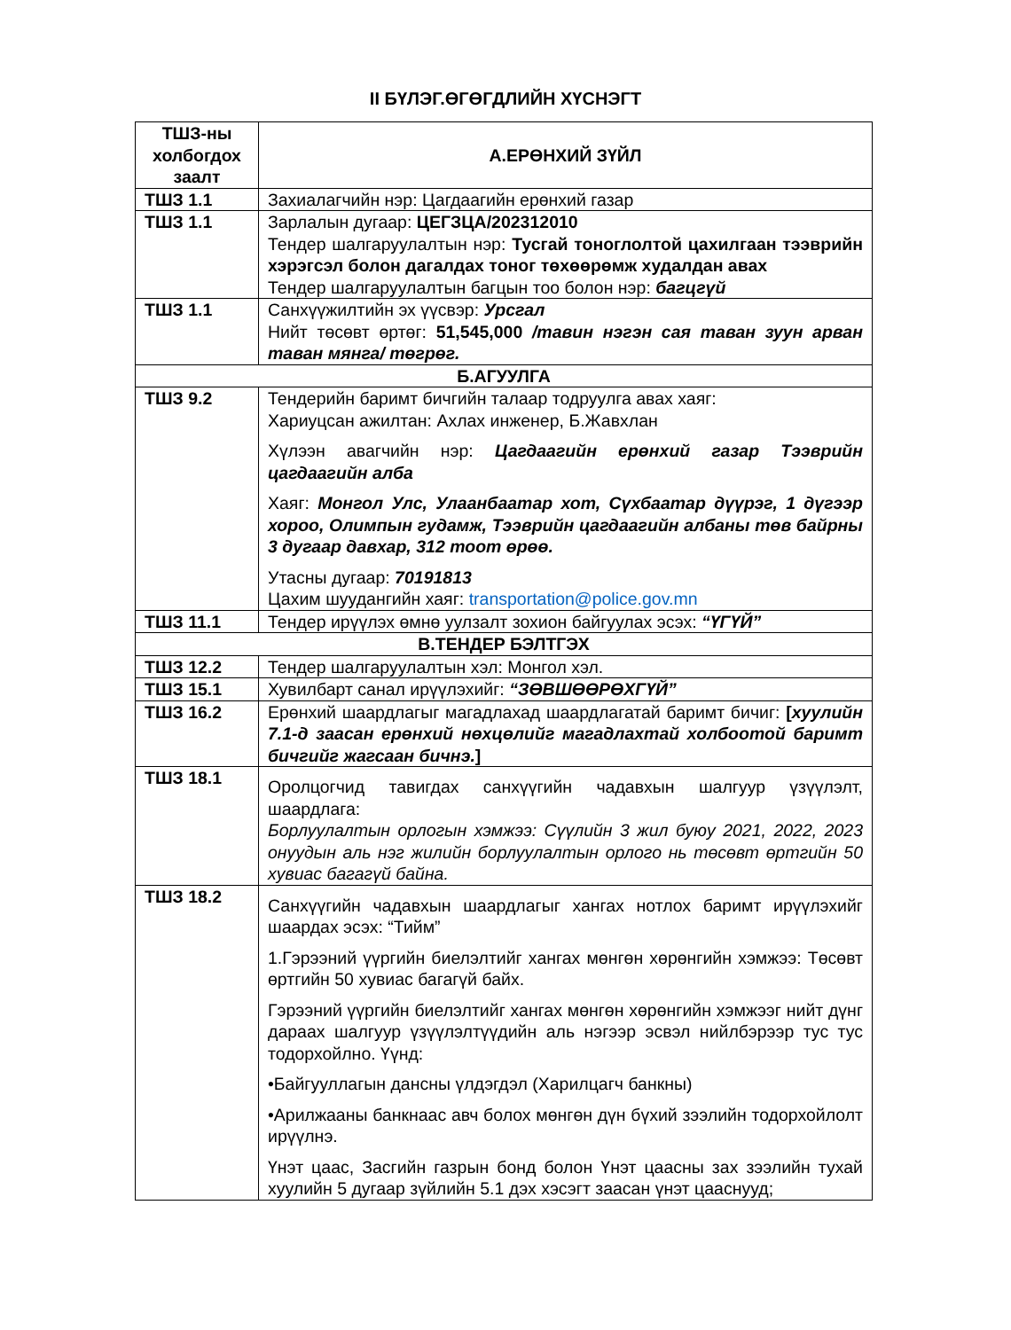II БҮЛЭГ.ӨГӨГДЛИЙН ХҮСНЭГТ
| ТШЗ-ны холбогдох заалт | А.ЕРӨНХИЙ ЗҮЙЛ |
| --- | --- |
| ТШЗ 1.1 | Захиалагчийн нэр: Цагдаагийн ерөнхий газар |
| ТШЗ 1.1 | Зарлалын дугаар: ЦЕГЗЦА/202312010 Тендер шалгаруулалтын нэр: Тусгай тоноглолтой цахилгаан тээврийн хэрэгсэл болон дагалдах тоног төхөөрөмж худалдан авах Тендер шалгаруулалтын багцын тоо болон нэр: багцгүй |
| ТШЗ 1.1 | Санхүүжилтийн эх үүсвэр: Урсгал Нийт төсөвт өртөг: 51,545,000 /тавин нэгэн сая таван зуун арван таван мянга/ төгрөг. |
| Б.АГУУЛГА | |
| ТШЗ 9.2 | Тендерийн баримт бичгийн талаар тодруулга авах хаяг: Хариуцсан ажилтан: Ахлах инженер, Б.Жавхлан Хүлээн авагчийн нэр: Цагдаагийн ерөнхий газар Тээврийн цагдаагийн алба Хаяг: Монгол Улс, Улаанбаатар хот, Сүхбаатар дүүрэг, 1 дүгээр хороо, Олимпын гудамж, Тээврийн цагдаагийн албаны төв байрны 3 дугаар давхар, 312 тоот өрөө. Утасны дугаар: 70191813 Цахим шуудангийн хаяг: transportation@police.gov.mn |
| ТШЗ 11.1 | Тендер ирүүлэх өмнө уулзалт зохион байгуулах эсэх: “ҮГҮЙ” |
| В.ТЕНДЕР БЭЛТГЭХ | |
| ТШЗ 12.2 | Тендер шалгаруулалтын хэл: Монгол хэл. |
| ТШЗ 15.1 | Хувилбарт санал ирүүлэхийг: “ЗӨВШӨӨРӨХГҮЙ” |
| ТШЗ 16.2 | Ерөнхий шаардлагыг магадлахад шаардлагатай баримт бичиг: [ хуулийн 7.1-д заасан ерөнхий нөхцөлийг магадлахтай холбоотой баримт бичгийг жагсаан бичнэ. ] |
| ТШЗ 18.1 | Оролцогчид тавигдах санхүүгийн чадавхын шалгуур үзүүлэлт, шаардлага: Борлуулалтын орлогын хэмжээ: Сүүлийн 3 жил буюу 2021, 2022, 2023 онуудын аль нэг жилийн борлуулалтын орлого нь төсөвт өртгийн 50 хувиас багагүй байна. |
| ТШЗ 18.2 | Санхүүгийн чадавхын шаардлагыг хангах нотлох баримт ирүүлэхийг шаардах эсэх: “Тийм” 1.Гэрээний үүргийн биелэлтийг хангах мөнгөн хөрөнгийн хэмжээ: Төсөвт өртгийн 50 хувиас багагүй байх. Гэрээний үүргийн биелэлтийг хангах мөнгөн хөрөнгийн хэмжээг нийт дүнг дараах шалгуур үзүүлэлтүүдийн аль нэгээр эсвэл нийлбэрээр тус тус тодорхойлно. Үүнд: •Байгууллагын дансны үлдэгдэл (Харилцагч банкны) •Арилжааны банкнаас авч болох мөнгөн дүн бүхий зээлийн тодорхойлолт ирүүлнэ. Үнэт цаас, Засгийн газрын бонд болон Үнэт цаасны зах зээлийн тухай хуулийн 5 дугаар зүйлийн 5.1 дэх хэсэгт заасан үнэт цааснууд; |